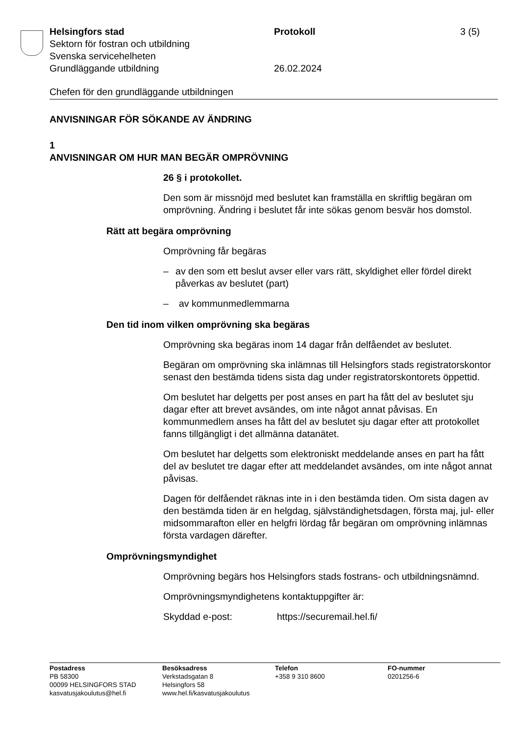Helsingfors stad Protokoll 3 (5)
Sektorn för fostran och utbildning
Svenska servicehelheten
Grundläggande utbildning 26.02.2024
Chefen för den grundläggande utbildningen
ANVISNINGAR FÖR SÖKANDE AV ÄNDRING
1
ANVISNINGAR OM HUR MAN BEGÄR OMPRÖVNING
26 § i protokollet.
Den som är missnöjd med beslutet kan framställa en skriftlig begäran om omprövning. Ändring i beslutet får inte sökas genom besvär hos domstol.
Rätt att begära omprövning
Omprövning får begäras
– av den som ett beslut avser eller vars rätt, skyldighet eller fördel direkt påverkas av beslutet (part)
– av kommunmedlemmarna
Den tid inom vilken omprövning ska begäras
Omprövning ska begäras inom 14 dagar från delfåendet av beslutet.
Begäran om omprövning ska inlämnas till Helsingfors stads registratorskontor senast den bestämda tidens sista dag under registratorskontorets öppettid.
Om beslutet har delgetts per post anses en part ha fått del av beslutet sju dagar efter att brevet avsändes, om inte något annat påvisas. En kommunmedlem anses ha fått del av beslutet sju dagar efter att protokollet fanns tillgängligt i det allmänna datanätet.
Om beslutet har delgetts som elektroniskt meddelande anses en part ha fått del av beslutet tre dagar efter att meddelandet avsändes, om inte något annat påvisas.
Dagen för delfåendet räknas inte in i den bestämda tiden. Om sista dagen av den bestämda tiden är en helgdag, självständighetsdagen, första maj, jul- eller midsommarafton eller en helgfri lördag får begäran om omprövning inlämnas första vardagen därefter.
Omprövningsmyndighet
Omprövning begärs hos Helsingfors stads fostrans- och utbildningsnämnd.
Omprövningsmyndighetens kontaktuppgifter är:
Skyddad e-post: https://securemail.hel.fi/
Postadress
PB 58300
00099 HELSINGFORS STAD
kasvatusjakoulutus@hel.fi
Besöksadress
Verkstadsgatan 8
Helsingfors 58
www.hel.fi/kasvatusjakoulutus
Telefon
+358 9 310 8600
FO-nummer
0201256-6